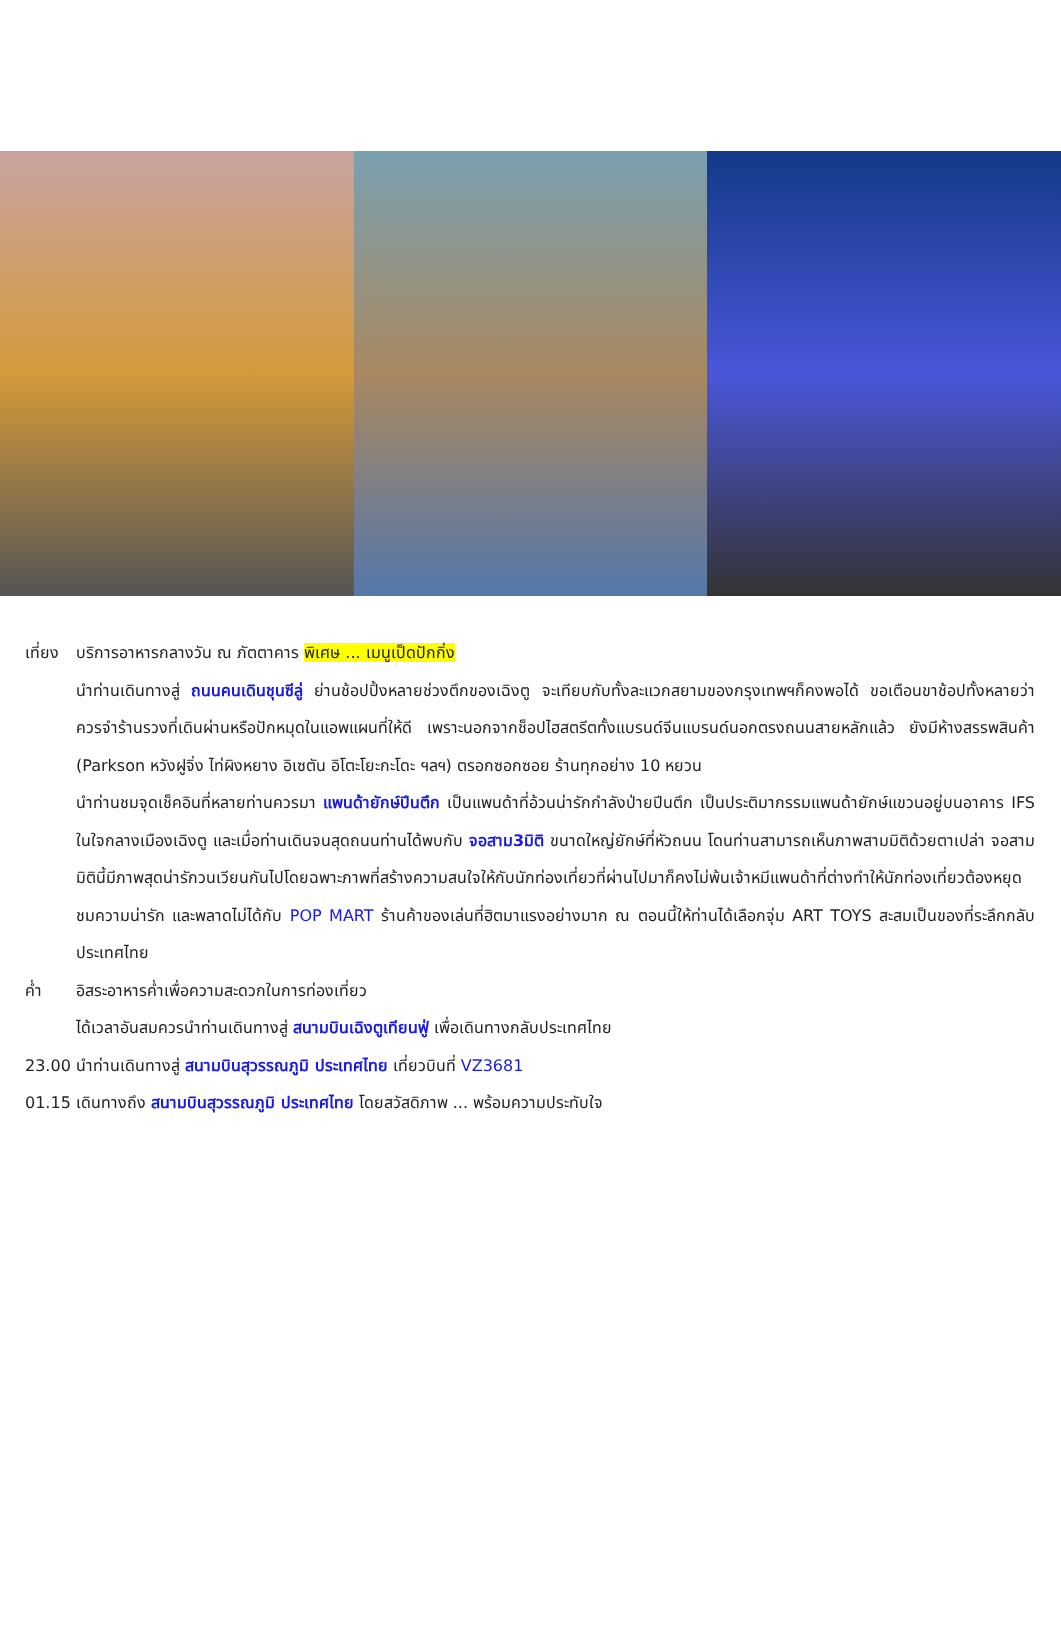เที่ยง บริการอาหารกลางวัน ณ ภัตตาคาร พิเศษ ... เมนูเป็ดปักกิ่ง
นำท่านเดินทางสู่ ถนนคนเดินชุนซีลู่ ย่านช้อปปิ้งหลายช่วงตึกของเฉิงตู จะเทียบกับทั้งละแวกสยามของกรุงเทพฯก็คงพอได้ ขอเตือนขาช้อปทั้งหลายว่า ควรจำร้านรวงที่เดินผ่านหรือปักหมุดในแอพแผนที่ให้ดี เพราะนอกจากช็อปไฮสตรีตทั้งแบรนด์จีนแบรนด์นอกตรงถนนสายหลักแล้ว ยังมีห้างสรรพสินค้า (Parkson หวังฝูจิ่ง ไท่ผิงหยาง อิเซตัน อิโตะโยะกะโดะ ฯลฯ) ตรอกซอกซอย ร้านทุกอย่าง 10 หยวน
นำท่านชมจุดเช็คอินที่หลายท่านควรมา แพนด้ายักษ์ปีนตึก เป็นแพนด้าที่อ้วนน่ารักกำลังป่ายปีนตึก เป็นประติมากรรมแพนด้ายักษ์แขวนอยู่บนอาคาร IFS ในใจกลางเมืองเฉิงตู และเมื่อท่านเดินจนสุดถนนท่านได้พบกับ จอสาม3มิติ ขนาดใหญ่ยักษ์ที่หัวถนน โดนท่านสามารถเห็นภาพสามมิติด้วยตาเปล่า จอสามมิตินี้มีภาพสุดน่ารักวนเวียนกันไปโดยฉพาะภาพที่สร้างความสนใจให้กับนักท่องเที่ยวที่ผ่านไปมาก็คงไม่พ้นเจ้าหมีแพนด้าที่ต่างทำให้นักท่องเที่ยวต้องหยุดชมความน่ารัก และพลาดไม่ได้กับ POP MART ร้านค้าของเล่นที่ฮิตมาแรงอย่างมาก ณ ตอนนี้ให้ท่านได้เลือกจุ่ม ART TOYS สะสมเป็นของที่ระลึกกลับประเทศไทย
ค่ำ อิสระอาหารค่ำเพื่อความสะดวกในการท่องเที่ยว
ได้เวลาอันสมควรนำท่านเดินทางสู่ สนามบินเฉิงตูเทียนฟู่ เพื่อเดินทางกลับประเทศไทย
23.00 นำท่านเดินทางสู่ สนามบินสุวรรณภูมิ ประเทศไทย เที่ยวบินที่ VZ3681
01.15 เดินทางถึง สนามบินสุวรรณภูมิ ประเทศไทย โดยสวัสดิภาพ ... พร้อมความประทับใจ